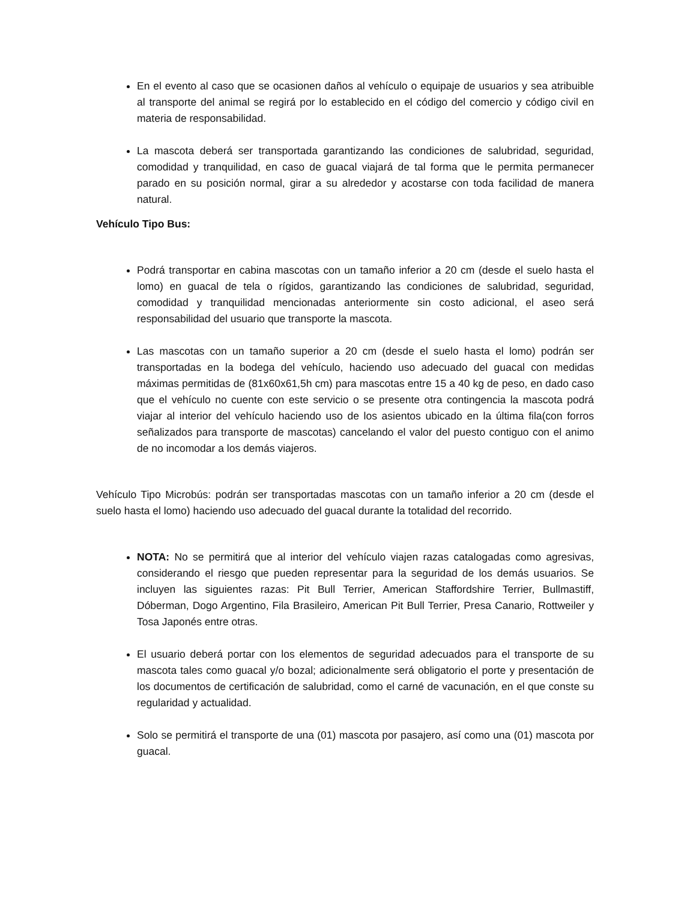En el evento al caso que se ocasionen daños al vehículo o equipaje de usuarios y sea atribuible al transporte del animal se regirá por lo establecido en el código del comercio y código civil en materia de responsabilidad.
La mascota deberá ser transportada garantizando las condiciones de salubridad, seguridad, comodidad y tranquilidad, en caso de guacal viajará de tal forma que le permita permanecer parado en su posición normal, girar a su alrededor y acostarse con toda facilidad de manera natural.
Vehículo Tipo Bus:
Podrá transportar en cabina mascotas con un tamaño inferior a 20 cm (desde el suelo hasta el lomo) en guacal de tela o rígidos, garantizando las condiciones de salubridad, seguridad, comodidad y tranquilidad mencionadas anteriormente sin costo adicional, el aseo será responsabilidad del usuario que transporte la mascota.
Las mascotas con un tamaño superior a 20 cm (desde el suelo hasta el lomo) podrán ser transportadas en la bodega del vehículo, haciendo uso adecuado del guacal con medidas máximas permitidas de (81x60x61,5h cm) para mascotas entre 15 a 40 kg de peso, en dado caso que el vehículo no cuente con este servicio o se presente otra contingencia la mascota podrá viajar al interior del vehículo haciendo uso de los asientos ubicado en la última fila(con forros señalizados para transporte de mascotas) cancelando el valor del puesto contiguo con el animo de no incomodar a los demás viajeros.
Vehículo Tipo Microbús: podrán ser transportadas mascotas con un tamaño inferior a 20 cm (desde el suelo hasta el lomo) haciendo uso adecuado del guacal durante la totalidad del recorrido.
NOTA: No se permitirá que al interior del vehículo viajen razas catalogadas como agresivas, considerando el riesgo que pueden representar para la seguridad de los demás usuarios. Se incluyen las siguientes razas: Pit Bull Terrier, American Staffordshire Terrier, Bullmastiff, Dóberman, Dogo Argentino, Fila Brasileiro, American Pit Bull Terrier, Presa Canario, Rottweiler y Tosa Japonés entre otras.
El usuario deberá portar con los elementos de seguridad adecuados para el transporte de su mascota tales como guacal y/o bozal; adicionalmente será obligatorio el porte y presentación de los documentos de certificación de salubridad, como el carné de vacunación, en el que conste su regularidad y actualidad.
Solo se permitirá el transporte de una (01) mascota por pasajero, así como una (01) mascota por guacal.